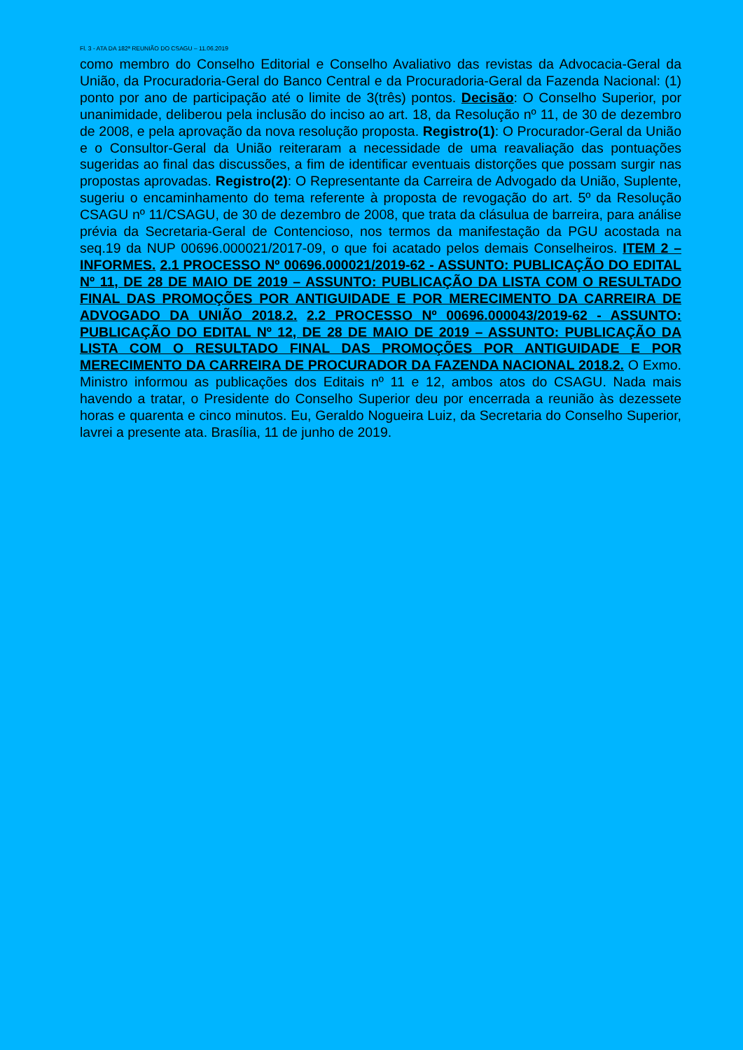Fl. 3 - ATA DA 182ª REUNIÃO DO CSAGU – 11.06.2019
como membro do Conselho Editorial e Conselho Avaliativo das revistas da Advocacia-Geral da União, da Procuradoria-Geral do Banco Central e da Procuradoria-Geral da Fazenda Nacional: (1) ponto por ano de participação até o limite de 3(três) pontos. Decisão: O Conselho Superior, por unanimidade, deliberou pela inclusão do inciso ao art. 18, da Resolução nº 11, de 30 de dezembro de 2008, e pela aprovação da nova resolução proposta. Registro(1): O Procurador-Geral da União e o Consultor-Geral da União reiteraram a necessidade de uma reavaliação das pontuações sugeridas ao final das discussões, a fim de identificar eventuais distorções que possam surgir nas propostas aprovadas. Registro(2): O Representante da Carreira de Advogado da União, Suplente, sugeriu o encaminhamento do tema referente à proposta de revogação do art. 5º da Resolução CSAGU nº 11/CSAGU, de 30 de dezembro de 2008, que trata da clásulua de barreira, para análise prévia da Secretaria-Geral de Contencioso, nos termos da manifestação da PGU acostada na seq.19 da NUP 00696.000021/2017-09, o que foi acatado pelos demais Conselheiros. ITEM 2 – INFORMES. 2.1 PROCESSO Nº 00696.000021/2019-62 - ASSUNTO: PUBLICAÇÃO DO EDITAL Nº 11, DE 28 DE MAIO DE 2019 – ASSUNTO: PUBLICAÇÃO DA LISTA COM O RESULTADO FINAL DAS PROMOÇÕES POR ANTIGUIDADE E POR MERECIMENTO DA CARREIRA DE ADVOGADO DA UNIÃO 2018.2. 2.2 PROCESSO Nº 00696.000043/2019-62 - ASSUNTO: PUBLICAÇÃO DO EDITAL Nº 12, DE 28 DE MAIO DE 2019 – ASSUNTO: PUBLICAÇÃO DA LISTA COM O RESULTADO FINAL DAS PROMOÇÕES POR ANTIGUIDADE E POR MERECIMENTO DA CARREIRA DE PROCURADOR DA FAZENDA NACIONAL 2018.2. O Exmo. Ministro informou as publicações dos Editais nº 11 e 12, ambos atos do CSAGU. Nada mais havendo a tratar, o Presidente do Conselho Superior deu por encerrada a reunião às dezessete horas e quarenta e cinco minutos. Eu, Geraldo Nogueira Luiz, da Secretaria do Conselho Superior, lavrei a presente ata. Brasília, 11 de junho de 2019.